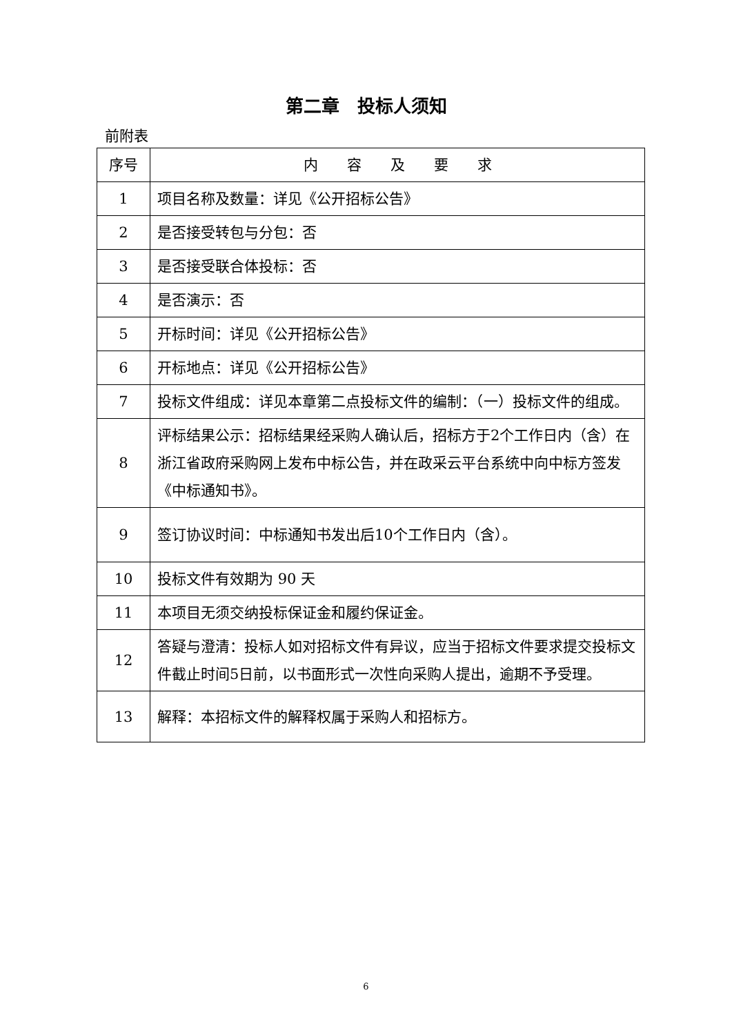第二章　投标人须知
前附表
| 序号 | 内 容 及 要 求 |
| --- | --- |
| 1 | 项目名称及数量：详见《公开招标公告》 |
| 2 | 是否接受转包与分包：否 |
| 3 | 是否接受联合体投标：否 |
| 4 | 是否演示：否 |
| 5 | 开标时间：详见《公开招标公告》 |
| 6 | 开标地点：详见《公开招标公告》 |
| 7 | 投标文件组成：详见本章第二点投标文件的编制：（一）投标文件的组成。 |
| 8 | 评标结果公示：招标结果经采购人确认后，招标方于2个工作日内（含）在浙江省政府采购网上发布中标公告，并在政采云平台系统中向中标方签发《中标通知书》。 |
| 9 | 签订协议时间：中标通知书发出后10个工作日内（含）。 |
| 10 | 投标文件有效期为 90 天 |
| 11 | 本项目无须交纳投标保证金和履约保证金。 |
| 12 | 答疑与澄清：投标人如对招标文件有异议，应当于招标文件要求提交投标文件截止时间5日前，以书面形式一次性向采购人提出，逾期不予受理。 |
| 13 | 解释：本招标文件的解释权属于采购人和招标方。 |
6